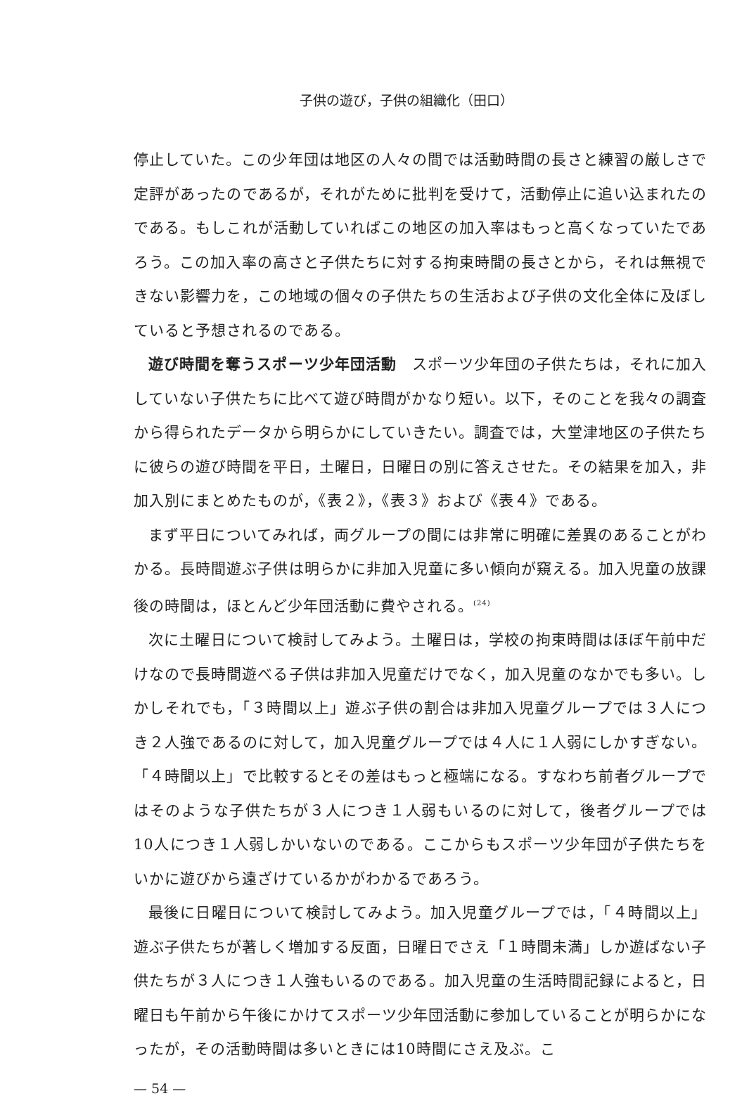子供の遊び，子供の組織化（田口）
停止していた。この少年団は地区の人々の間では活動時間の長さと練習の厳しさで定評があったのであるが，それがために批判を受けて，活動停止に追い込まれたのである。もしこれが活動していればこの地区の加入率はもっと高くなっていたであろう。この加入率の高さと子供たちに対する拘束時間の長さとから，それは無視できない影響力を，この地域の個々の子供たちの生活および子供の文化全体に及ぼしていると予想されるのである。
遊び時間を奪うスポーツ少年団活動　スポーツ少年団の子供たちは，それに加入していない子供たちに比べて遊び時間がかなり短い。以下，そのことを我々の調査から得られたデータから明らかにしていきたい。調査では，大堂津地区の子供たちに彼らの遊び時間を平日，土曜日，日曜日の別に答えさせた。その結果を加入，非加入別にまとめたものが，《表２》，《表３》および《表４》である。
まず平日についてみれば，両グループの間には非常に明確に差異のあることがわかる。長時間遊ぶ子供は明らかに非加入児童に多い傾向が窺える。加入児童の放課後の時間は，ほとんど少年団活動に費やされる。<sup>(24)</sup>
次に土曜日について検討してみよう。土曜日は，学校の拘束時間はほぼ午前中だけなので長時間遊べる子供は非加入児童だけでなく，加入児童のなかでも多い。しかしそれでも，「３時間以上」遊ぶ子供の割合は非加入児童グループでは３人につき２人強であるのに対して，加入児童グループでは４人に１人弱にしかすぎない。「４時間以上」で比較するとその差はもっと極端になる。すなわち前者グループではそのような子供たちが３人につき１人弱もいるのに対して，後者グループでは10人につき１人弱しかいないのである。ここからもスポーツ少年団が子供たちをいかに遊びから遠ざけているかがわかるであろう。
最後に日曜日について検討してみよう。加入児童グループでは，「４時間以上」遊ぶ子供たちが著しく増加する反面，日曜日でさえ「１時間未満」しか遊ばない子供たちが３人につき１人強もいるのである。加入児童の生活時間記録によると，日曜日も午前から午後にかけてスポーツ少年団活動に参加していることが明らかになったが，その活動時間は多いときには10時間にさえ及ぶ。こ
— 54 —